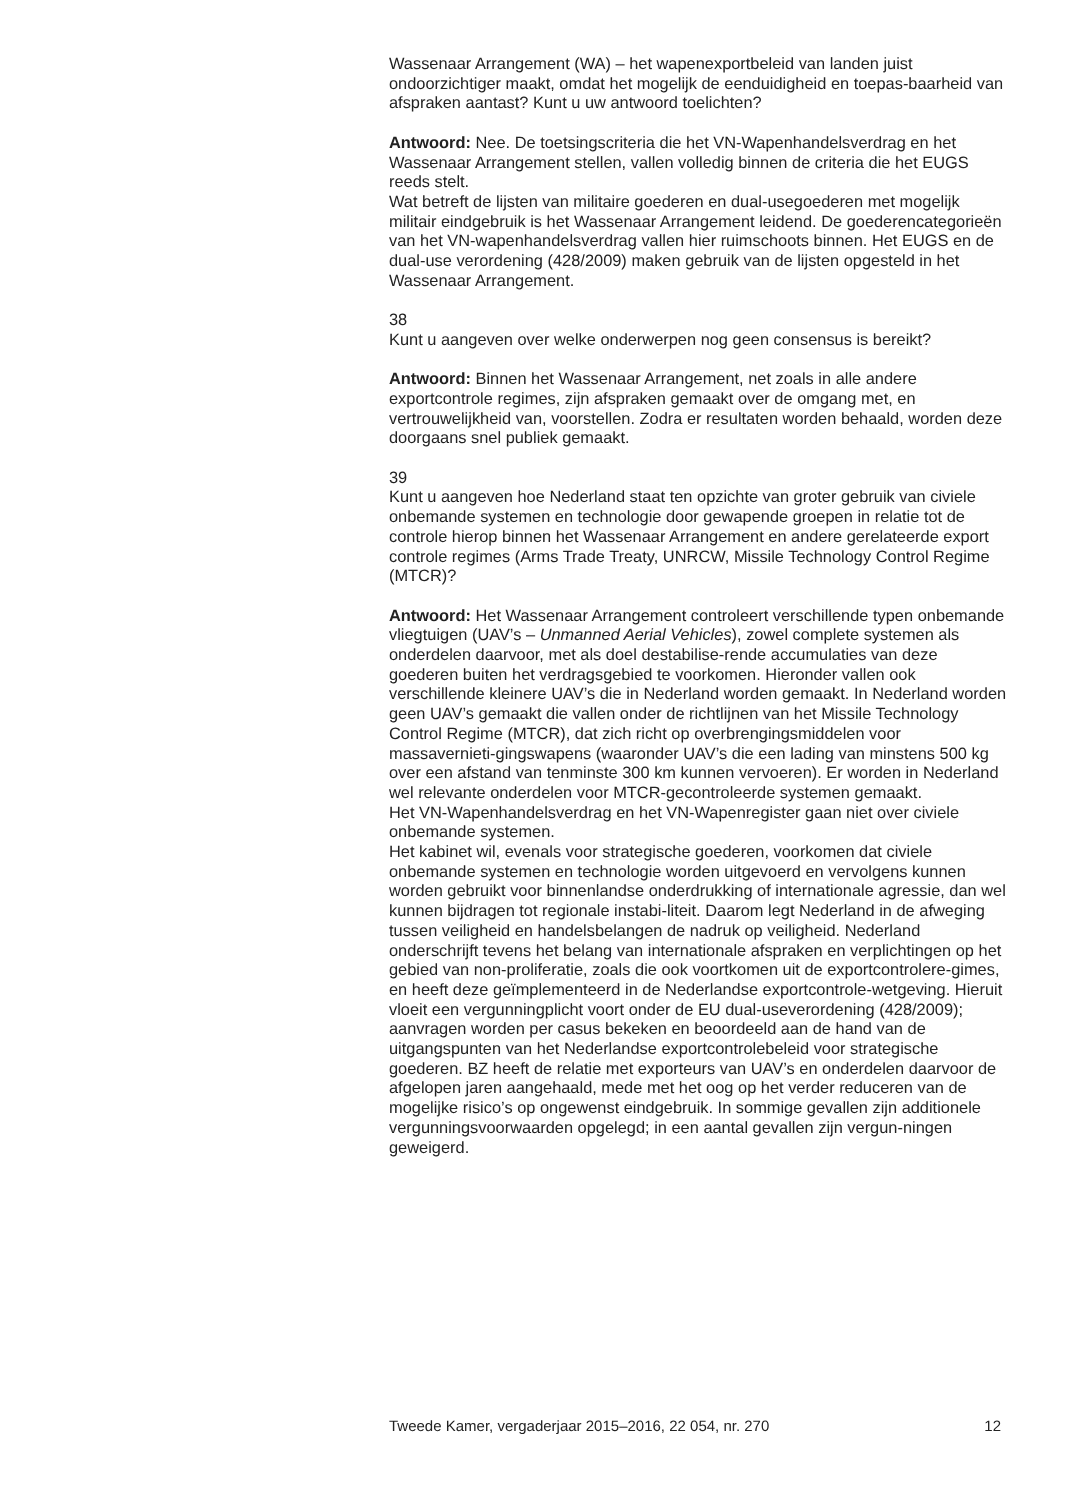Wassenaar Arrangement (WA) – het wapenexportbeleid van landen juist ondoorzichtiger maakt, omdat het mogelijk de eenduidigheid en toepas-baarheid van afspraken aantast? Kunt u uw antwoord toelichten?
Antwoord: Nee. De toetsingscriteria die het VN-Wapenhandelsverdrag en het Wassenaar Arrangement stellen, vallen volledig binnen de criteria die het EUGS reeds stelt.
Wat betreft de lijsten van militaire goederen en dual-usegoederen met mogelijk militair eindgebruik is het Wassenaar Arrangement leidend. De goederencategorieën van het VN-wapenhandelsverdrag vallen hier ruimschoots binnen. Het EUGS en de dual-use verordening (428/2009) maken gebruik van de lijsten opgesteld in het Wassenaar Arrangement.
38
Kunt u aangeven over welke onderwerpen nog geen consensus is bereikt?
Antwoord: Binnen het Wassenaar Arrangement, net zoals in alle andere exportcontrole regimes, zijn afspraken gemaakt over de omgang met, en vertrouwelijkheid van, voorstellen. Zodra er resultaten worden behaald, worden deze doorgaans snel publiek gemaakt.
39
Kunt u aangeven hoe Nederland staat ten opzichte van groter gebruik van civiele onbemande systemen en technologie door gewapende groepen in relatie tot de controle hierop binnen het Wassenaar Arrangement en andere gerelateerde export controle regimes (Arms Trade Treaty, UNRCW, Missile Technology Control Regime (MTCR)?
Antwoord: Het Wassenaar Arrangement controleert verschillende typen onbemande vliegtuigen (UAV’s – Unmanned Aerial Vehicles), zowel complete systemen als onderdelen daarvoor, met als doel destabilise-rende accumulaties van deze goederen buiten het verdragsgebied te voorkomen. Hieronder vallen ook verschillende kleinere UAV’s die in Nederland worden gemaakt. In Nederland worden geen UAV’s gemaakt die vallen onder de richtlijnen van het Missile Technology Control Regime (MTCR), dat zich richt op overbrengingsmiddelen voor massavernieti-gingswapens (waaronder UAV’s die een lading van minstens 500 kg over een afstand van tenminste 300 km kunnen vervoeren). Er worden in Nederland wel relevante onderdelen voor MTCR-gecontroleerde systemen gemaakt.
Het VN-Wapenhandelsverdrag en het VN-Wapenregister gaan niet over civiele onbemande systemen.
Het kabinet wil, evenals voor strategische goederen, voorkomen dat civiele onbemande systemen en technologie worden uitgevoerd en vervolgens kunnen worden gebruikt voor binnenlandse onderdrukking of internationale agressie, dan wel kunnen bijdragen tot regionale instabi-liteit. Daarom legt Nederland in de afweging tussen veiligheid en handelsbelangen de nadruk op veiligheid. Nederland onderschrijft tevens het belang van internationale afspraken en verplichtingen op het gebied van non-proliferatie, zoals die ook voortkomen uit de exportcontrolere-gimes, en heeft deze geïmplementeerd in de Nederlandse exportcontrole-wetgeving. Hieruit vloeit een vergunningplicht voort onder de EU dual-useverordening (428/2009); aanvragen worden per casus bekeken en beoordeeld aan de hand van de uitgangspunten van het Nederlandse exportcontrolebeleid voor strategische goederen. BZ heeft de relatie met exporteurs van UAV’s en onderdelen daarvoor de afgelopen jaren aangehaald, mede met het oog op het verder reduceren van de mogelijke risico’s op ongewenst eindgebruik. In sommige gevallen zijn additionele vergunningsvoorwaarden opgelegd; in een aantal gevallen zijn vergun-ningen geweigerd.
Tweede Kamer, vergaderjaar 2015–2016, 22 054, nr. 270 12